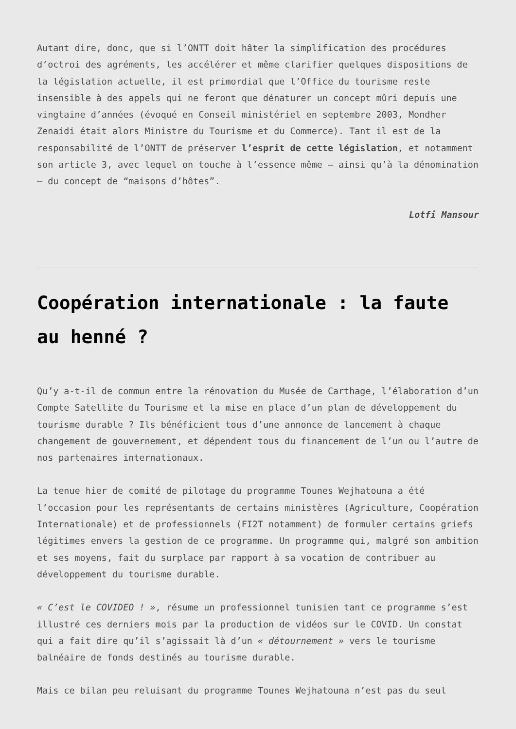Autant dire, donc, que si l’ONTT doit hâter la simplification des procédures d’octroi des agréments, les accélérer et même clarifier quelques dispositions de la législation actuelle, il est primordial que l’Office du tourisme reste insensible à des appels qui ne feront que dénaturer un concept mûri depuis une vingtaine d’années (évoqué en Conseil ministériel en septembre 2003, Mondher Zenaidi était alors Ministre du Tourisme et du Commerce). Tant il est de la responsabilité de l’ONTT de préserver l’esprit de cette législation, et notamment son article 3, avec lequel on touche à l’essence même – ainsi qu’à la dénomination – du concept de “maisons d’hôtes”.
Lotfi Mansour
Coopération internationale : la faute au henné ?
Qu’y a-t-il de commun entre la rénovation du Musée de Carthage, l’élaboration d’un Compte Satellite du Tourisme et la mise en place d’un plan de développement du tourisme durable ? Ils bénéficient tous d’une annonce de lancement à chaque changement de gouvernement, et dépendent tous du financement de l’un ou l’autre de nos partenaires internationaux.
La tenue hier de comité de pilotage du programme Tounes Wejhatouna a été l’occasion pour les représentants de certains ministères (Agriculture, Coopération Internationale) et de professionnels (FI2T notamment) de formuler certains griefs légitimes envers la gestion de ce programme. Un programme qui, malgré son ambition et ses moyens, fait du surplace par rapport à sa vocation de contribuer au développement du tourisme durable.
« C’est le COVIDEO ! », résume un professionnel tunisien tant ce programme s’est illustré ces derniers mois par la production de vidéos sur le COVID. Un constat qui a fait dire qu’il s’agissait là d’un « détournement » vers le tourisme balnéaire de fonds destinés au tourisme durable.
Mais ce bilan peu reluisant du programme Tounes Wejhatouna n’est pas du seul